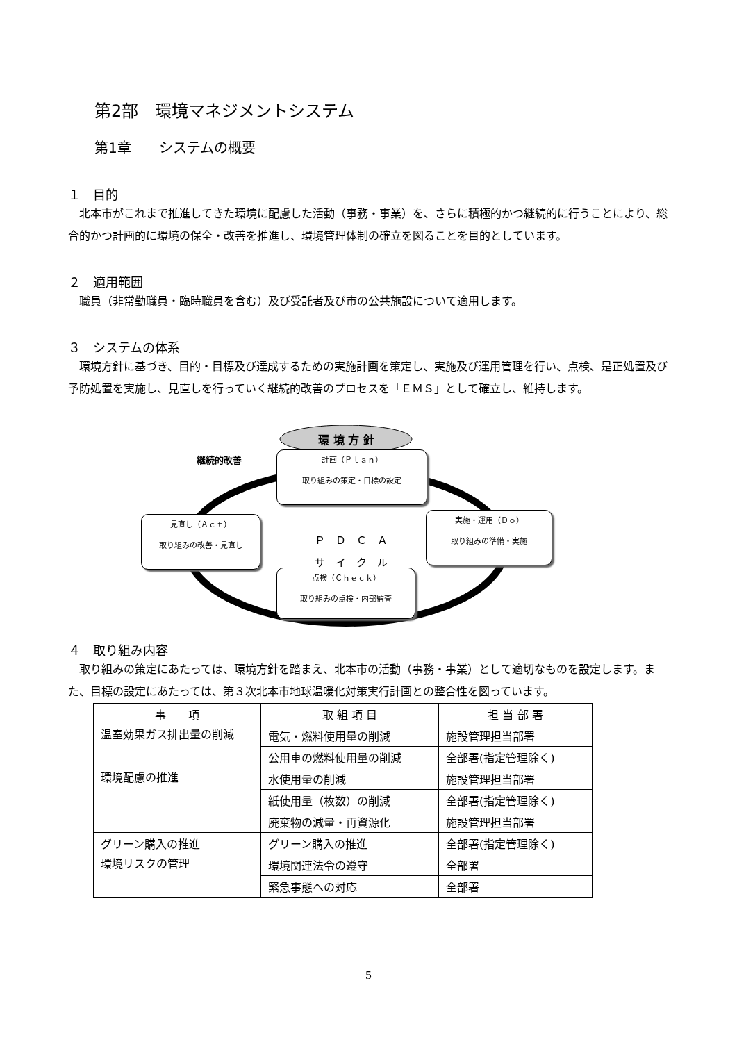第2部　環境マネジメントシステム
第1章　　システムの概要
１　目的
北本市がこれまで推進してきた環境に配慮した活動（事務・事業）を、さらに積極的かつ継続的に行うことにより、総合的かつ計画的に環境の保全・改善を推進し、環境管理体制の確立を図ることを目的としています。
２　適用範囲
職員（非常勤職員・臨時職員を含む）及び受託者及び市の公共施設について適用します。
３　システムの体系
環境方針に基づき、目的・目標及び達成するための実施計画を策定し、実施及び運用管理を行い、点検、是正処置及び予防処置を実施し、見直しを行っていく継続的改善のプロセスを「ＥＭＳ」として確立し、維持します。
環 境 方 針
継続的改善
計画（Ｐｌａｎ）
取り組みの策定・目標の設定
見直し（Ａｃｔ）
取り組みの改善・見直し
Ｐ　Ｄ　Ｃ　Ａ
サ　イ　ク　ル
実施・運用（Ｄｏ）
取り組みの準備・実施
点検（Ｃｈｅｃｋ）
取り組みの点検・内部監査
４　取り組み内容
取り組みの策定にあたっては、環境方針を踏まえ、北本市の活動（事務・事業）として適切なものを設定します。また、目標の設定にあたっては、第３次北本市地球温暖化対策実行計画との整合性を図っています。
| 事 項 | 取 組 項 目 | 担 当 部 署 |
| --- | --- | --- |
| 温室効果ガス排出量の削減 | 電気・燃料使用量の削減 | 施設管理担当部署 |
| | 公用車の燃料使用量の削減 | 全部署(指定管理除く) |
| 環境配慮の推進 | 水使用量の削減 | 施設管理担当部署 |
| | 紙使用量（枚数）の削減 | 全部署(指定管理除く) |
| | 廃棄物の減量・再資源化 | 施設管理担当部署 |
| グリーン購入の推進 | グリーン購入の推進 | 全部署(指定管理除く) |
| 環境リスクの管理 | 環境関連法令の遵守 | 全部署 |
| | 緊急事態への対応 | 全部署 |
5